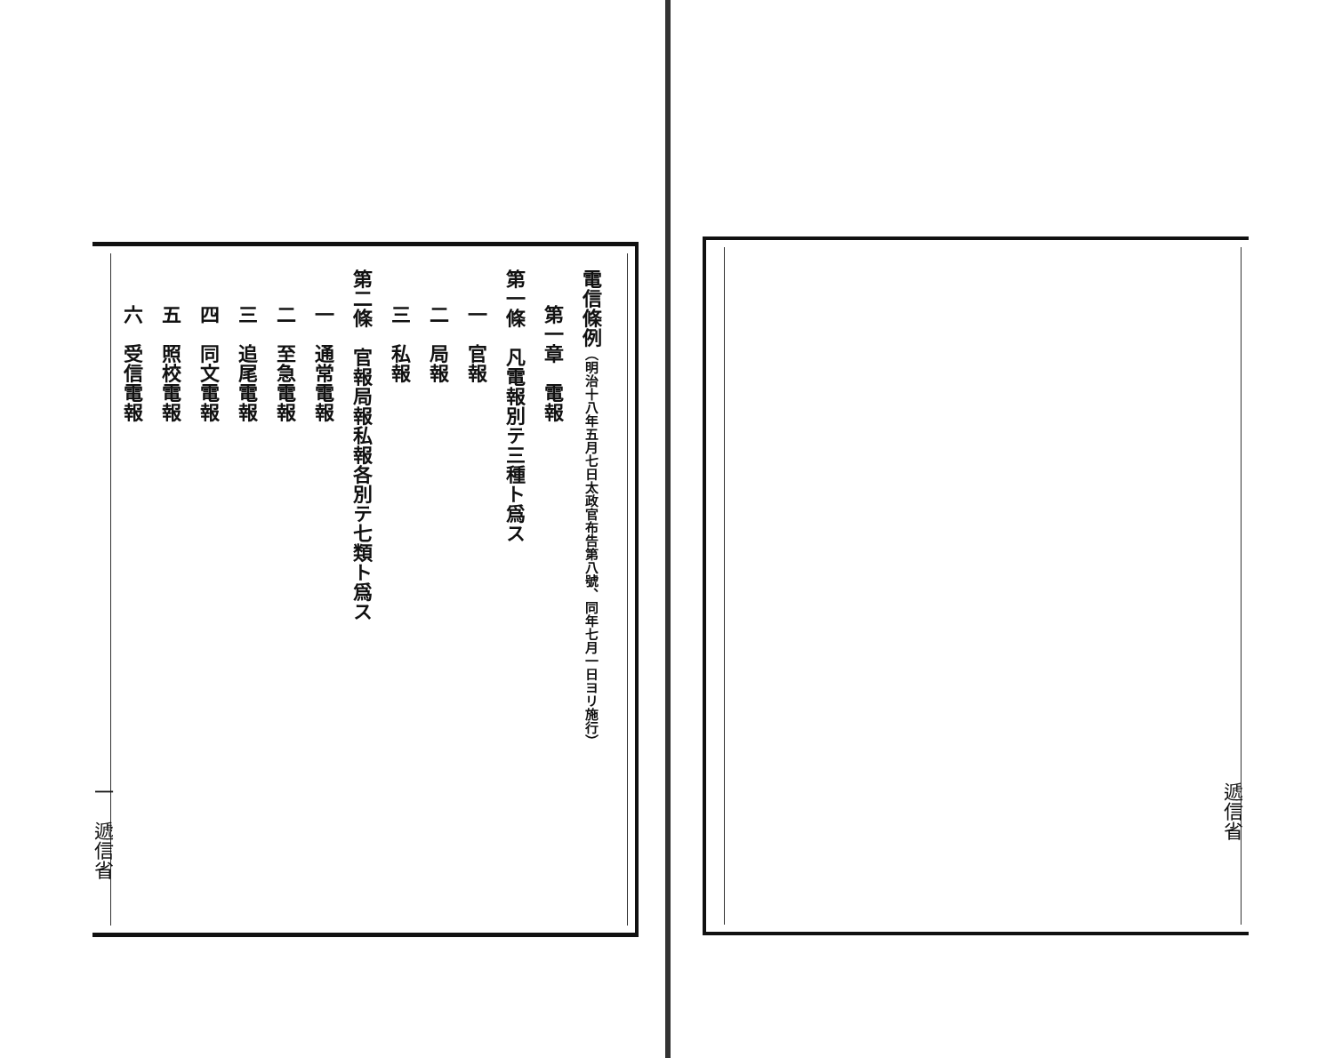電信條例（明治十八年五月七日太政官布告第八號、同年七月一日ヨリ施行）
第一章　電報
第一條　凡電報別テ三種ト爲ス
一　官報
二　局報
三　私報
第二條　官報局報私報各別テ七類ト爲ス
一　通常電報
二　至急電報
三　追尾電報
四　同文電報
五　照校電報
六　受信電報
一　遞信省
遞信省